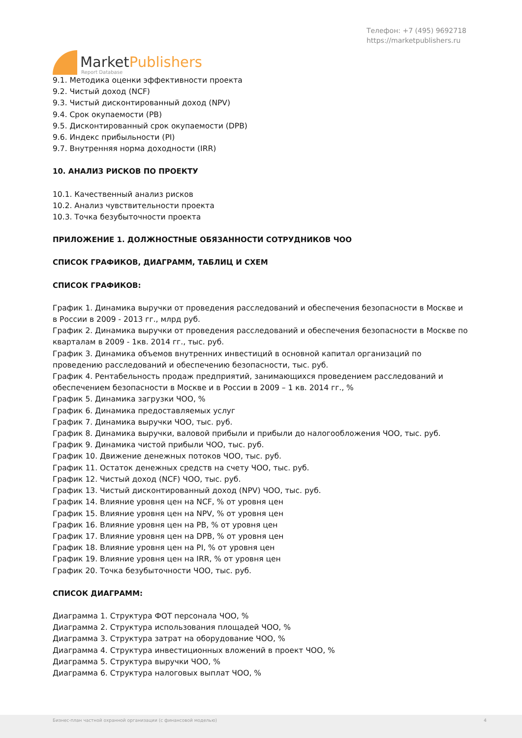MarketPublishers
Report Database
Телефон: +7 (495) 9692718
https://marketpublishers.ru
9.1. Методика оценки эффективности проекта
9.2. Чистый доход (NCF)
9.3. Чистый дисконтированный доход (NPV)
9.4. Срок окупаемости (PB)
9.5. Дисконтированный срок окупаемости (DPB)
9.6. Индекс прибыльности (PI)
9.7. Внутренняя норма доходности (IRR)
10. АНАЛИЗ РИСКОВ ПО ПРОЕКТУ
10.1. Качественный анализ рисков
10.2. Анализ чувствительности проекта
10.3. Точка безубыточности проекта
ПРИЛОЖЕНИЕ 1. ДОЛЖНОСТНЫЕ ОБЯЗАННОСТИ СОТРУДНИКОВ ЧОО
СПИСОК ГРАФИКОВ, ДИАГРАММ, ТАБЛИЦ И СХЕМ
СПИСОК ГРАФИКОВ:
График 1. Динамика выручки от проведения расследований и обеспечения безопасности в Москве и в России в 2009 - 2013 гг., млрд руб.
График 2. Динамика выручки от проведения расследований и обеспечения безопасности в Москве по кварталам в 2009 - 1кв. 2014 гг., тыс. руб.
График 3. Динамика объемов внутренних инвестиций в основной капитал организаций по проведению расследований и обеспечению безопасности, тыс. руб.
График 4. Рентабельность продаж предприятий, занимающихся проведением расследований и обеспечением безопасности в Москве и в России в 2009 – 1 кв. 2014 гг., %
График 5. Динамика загрузки ЧОО, %
График 6. Динамика предоставляемых услуг
График 7. Динамика выручки ЧОО, тыс. руб.
График 8. Динамика выручки, валовой прибыли и прибыли до налогообложения ЧОО, тыс. руб.
График 9. Динамика чистой прибыли ЧОО, тыс. руб.
График 10. Движение денежных потоков ЧОО, тыс. руб.
График 11. Остаток денежных средств на счету ЧОО, тыс. руб.
График 12. Чистый доход (NCF) ЧОО, тыс. руб.
График 13. Чистый дисконтированный доход (NPV) ЧОО, тыс. руб.
График 14. Влияние уровня цен на NCF, % от уровня цен
График 15. Влияние уровня цен на NPV, % от уровня цен
График 16. Влияние уровня цен на PB, % от уровня цен
График 17. Влияние уровня цен на DPB, % от уровня цен
График 18. Влияние уровня цен на PI, % от уровня цен
График 19. Влияние уровня цен на IRR, % от уровня цен
График 20. Точка безубыточности ЧОО, тыс. руб.
СПИСОК ДИАГРАММ:
Диаграмма 1. Структура ФОТ персонала ЧОО, %
Диаграмма 2. Структура использования площадей ЧОО, %
Диаграмма 3. Структура затрат на оборудование ЧОО, %
Диаграмма 4. Структура инвестиционных вложений в проект ЧОО, %
Диаграмма 5. Структура выручки ЧОО, %
Диаграмма 6. Структура налоговых выплат ЧОО, %
Бизнес-план частной охранной организации (с финансовой моделью) 4